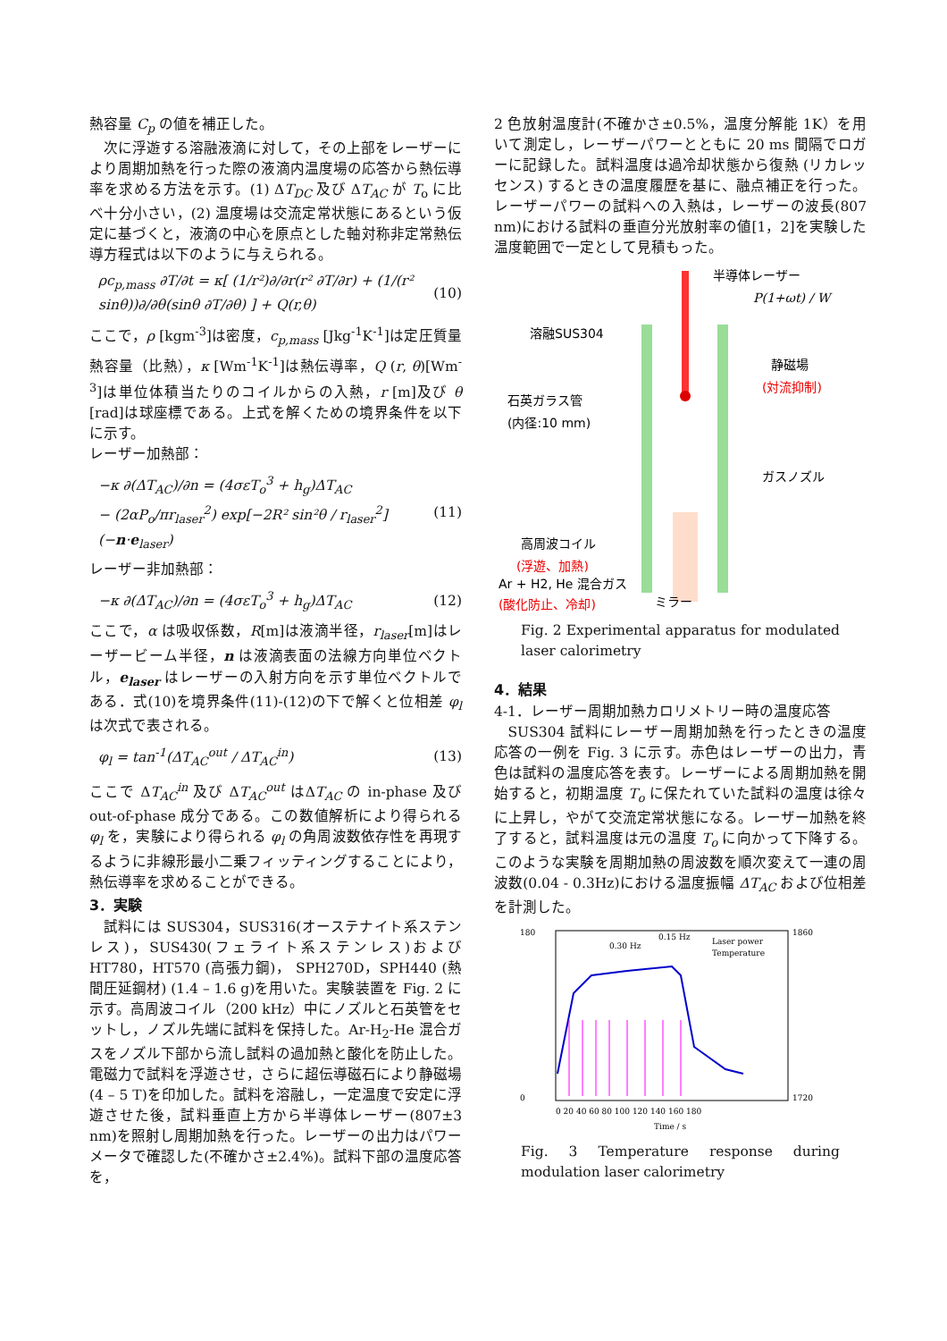熱容量 C<sub>p</sub> の値を補正した。
次に浮遊する溶融液滴に対して，その上部をレーザーにより周期加熱を行った際の液滴内温度場の応答から熱伝導率を求める方法を示す。(1) ΔT<sub>DC</sub> 及び ΔT<sub>AC</sub> が T<sub>o</sub> に比べ十分小さい，(2) 温度場は交流定常状態にあるという仮定に基づくと，液滴の中心を原点とした軸対称非定常熱伝導方程式は以下のように与えられる。
ρc<sub>p,mass</sub> ∂T/∂t = κ[ (1/r²)∂/∂r(r² ∂T/∂r) + (1/(r² sinθ))∂/∂θ(sinθ ∂T/∂θ) ] + Q(r,θ) (10)
ここで，ρ [kgm<sup>-3</sup>]は密度，c<sub>p,mass</sub> [Jkg<sup>-1</sup>K<sup>-1</sup>]は定圧質量熱容量（比熱），κ [Wm<sup>-1</sup>K<sup>-1</sup>]は熱伝導率，Q (r, θ)[Wm<sup>-3</sup>]は単位体積当たりのコイルからの入熱，r [m]及び θ [rad]は球座標である。上式を解くための境界条件を以下に示す。
レーザー加熱部：
−κ ∂(ΔT<sub>AC</sub>)/∂n = (4σεT<sub>o</sub><sup>3</sup> + h<sub>g</sub>)ΔT<sub>AC</sub>
− (2αP<sub>o</sub>/πr<sub>laser</sub><sup>2</sup>) exp[−2R² sin²θ / r<sub>laser</sub><sup>2</sup>](−n·e<sub>laser</sub>) (11)
レーザー非加熱部：
−κ ∂(ΔT<sub>AC</sub>)/∂n = (4σεT<sub>o</sub><sup>3</sup> + h<sub>g</sub>)ΔT<sub>AC</sub> (12)
ここで，α は吸収係数，R[m]は液滴半径，r<sub>laser</sub>[m]はレーザービーム半径，n は液滴表面の法線方向単位ベクトル，e<sub>laser</sub> はレーザーの入射方向を示す単位ベクトルである．式(10)を境界条件(11)-(12)の下で解くと位相差 φ<sub>l</sub> は次式で表される。
φ<sub>l</sub> = tan<sup>-1</sup>(ΔT<sub>AC</sub><sup>out</sup> / ΔT<sub>AC</sub><sup>in</sup>) (13)
ここで ΔT<sub>AC</sub><sup>in</sup> 及び ΔT<sub>AC</sub><sup>out</sup> はΔT<sub>AC</sub> の in-phase 及び out-of-phase 成分である。この数値解析により得られる φ<sub>l</sub> を，実験により得られる φ<sub>l</sub> の角周波数依存性を再現するように非線形最小二乗フィッティングすることにより，熱伝導率を求めることができる。
3．実験
試料には SUS304，SUS316(オーステナイト系ステンレス)，SUS430(フェライト系ステンレス)および HT780，HT570 (高張力鋼)， SPH270D，SPH440 (熱間圧延鋼材) (1.4 – 1.6 g)を用いた。実験装置を Fig. 2 に示す。高周波コイル（200 kHz）中にノズルと石英管をセットし，ノズル先端に試料を保持した。Ar-H<sub>2</sub>-He 混合ガスをノズル下部から流し試料の過加熱と酸化を防止した。電磁力で試料を浮遊させ，さらに超伝導磁石により静磁場(4 – 5 T)を印加した。試料を溶融し，一定温度で安定に浮遊させた後，試料垂直上方から半導体レーザー(807±3 nm)を照射し周期加熱を行った。レーザーの出力はパワーメータで確認した(不確かさ±2.4%)。試料下部の温度応答を，
2 色放射温度計(不確かさ±0.5%，温度分解能 1K）を用いて測定し，レーザーパワーとともに 20 ms 間隔でロガーに記録した。試料温度は過冷却状態から復熱 (リカレッセンス) するときの温度履歴を基に、融点補正を行った。レーザーパワーの試料への入熱は，レーザーの波長(807 nm)における試料の垂直分光放射率の値[1，2]を実験した温度範囲で一定として見積もった。
半導体レーザー
P(1+ωt) / W
溶融SUS304
静磁場
(対流抑制)
石英ガラス管
(内径:10 mm)
ガスノズル
高周波コイル
(浮遊、加熱)
Ar + H2, He 混合ガス
(酸化防止、冷却)
ミラー
Fig. 2 Experimental apparatus for modulated laser calorimetry
4．結果
4-1．レーザー周期加熱カロリメトリー時の温度応答
SUS304 試料にレーザー周期加熱を行ったときの温度応答の一例を Fig. 3 に示す。赤色はレーザーの出力，青色は試料の温度応答を表す。レーザーによる周期加熱を開始すると，初期温度 T<sub>o</sub> に保たれていた試料の温度は徐々に上昇し，やがて交流定常状態になる。レーザー加熱を終了すると，試料温度は元の温度 T<sub>o</sub> に向かって下降する。このような実験を周期加熱の周波数を順次変えて一連の周波数(0.04 - 0.3Hz)における温度振幅 ΔT<sub>AC</sub> および位相差を計測した。
180
0
1860
1720
0.30 Hz
0.15 Hz
Laser power
Temperature
0 20 40 60 80 100 120 140 160 180
Time / s
Fig. 3 Temperature response during modulation laser calorimetry